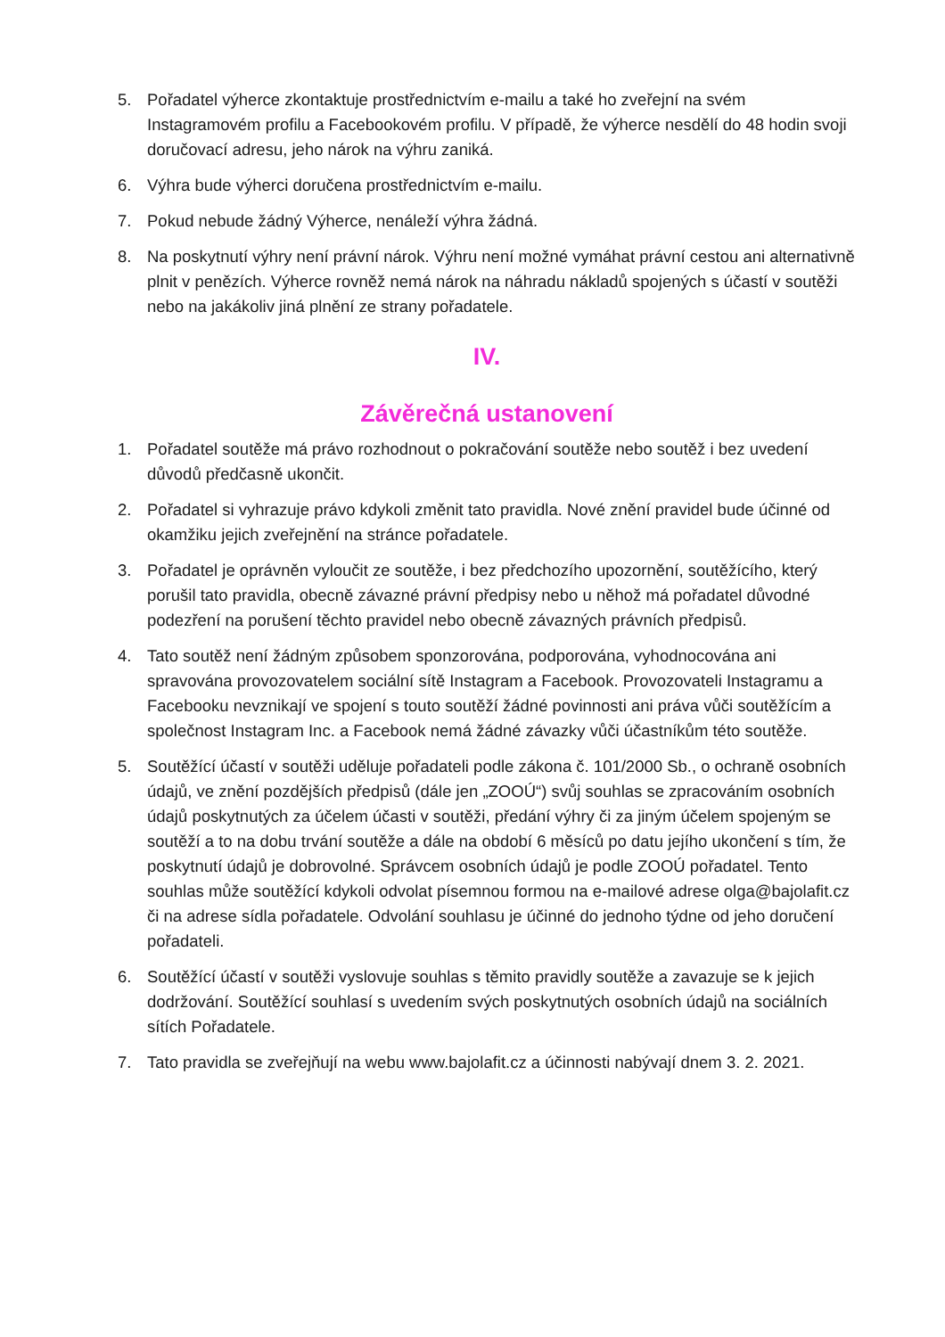5. Pořadatel výherce zkontaktuje prostřednictvím e-mailu a také ho zveřejní na svém Instagramovém profilu a Facebookovém profilu. V případě, že výherce nesdělí do 48 hodin svoji doručovací adresu, jeho nárok na výhru zaniká.
6. Výhra bude výherci doručena prostřednictvím e-mailu.
7. Pokud nebude žádný Výherce, nenáleží výhra žádná.
8. Na poskytnutí výhry není právní nárok. Výhru není možné vymáhat právní cestou ani alternativně plnit v penězích. Výherce rovněž nemá nárok na náhradu nákladů spojených s účastí v soutěži nebo na jakákoliv jiná plnění ze strany pořadatele.
IV.
Závěrečná ustanovení
1. Pořadatel soutěže má právo rozhodnout o pokračování soutěže nebo soutěž i bez uvedení důvodů předčasně ukončit.
2. Pořadatel si vyhrazuje právo kdykoli změnit tato pravidla. Nové znění pravidel bude účinné od okamžiku jejich zveřejnění na stránce pořadatele.
3. Pořadatel je oprávněn vyloučit ze soutěže, i bez předchozího upozornění, soutěžícího, který porušil tato pravidla, obecně závazné právní předpisy nebo u něhož má pořadatel důvodné podezření na porušení těchto pravidel nebo obecně závazných právních předpisů.
4. Tato soutěž není žádným způsobem sponzorována, podporována, vyhodnocována ani spravována provozovatelem sociální sítě Instagram a Facebook. Provozovateli Instagramu a Facebooku nevznikají ve spojení s touto soutěží žádné povinnosti ani práva vůči soutěžícím a společnost Instagram Inc. a Facebook nemá žádné závazky vůči účastníkům této soutěže.
5. Soutěžící účastí v soutěži uděluje pořadateli podle zákona č. 101/2000 Sb., o ochraně osobních údajů, ve znění pozdějších předpisů (dále jen „ZOOÚ“) svůj souhlas se zpracováním osobních údajů poskytnutých za účelem účasti v soutěži, předání výhry či za jiným účelem spojeným se soutěží a to na dobu trvání soutěže a dále na období 6 měsíců po datu jejího ukončení s tím, že poskytnutí údajů je dobrovolné. Správcem osobních údajů je podle ZOOÚ pořadatel. Tento souhlas může soutěžící kdykoli odvolat písemnou formou na e-mailové adrese olga@bajolafit.cz či na adrese sídla pořadatele. Odvolání souhlasu je účinné do jednoho týdne od jeho doručení pořadateli.
6. Soutěžící účastí v soutěži vyslovuje souhlas s těmito pravidly soutěže a zavazuje se k jejich dodržování. Soutěžící souhlasí s uvedením svých poskytnutých osobních údajů na sociálních sítích Pořadatele.
7. Tato pravidla se zveřejňují na webu www.bajolafit.cz a účinnosti nabývají dnem 3. 2. 2021.